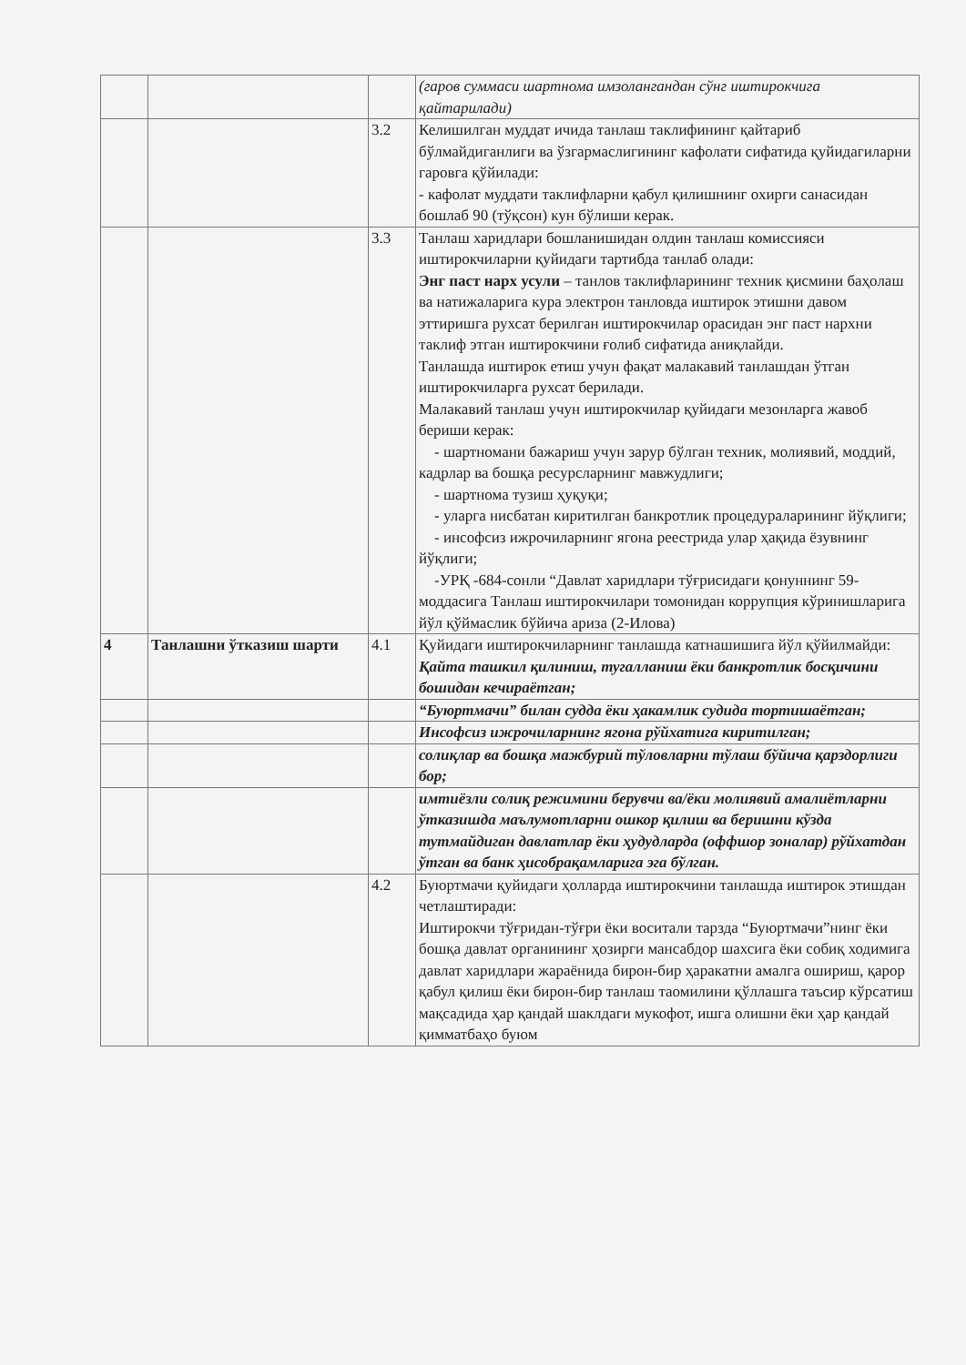| | | | (гаров суммаси шартнома имзолангандан сўнг иштирокчига қайтарилади) |
| | | 3.2 | Келишилган муддат ичида танлаш таклифининг қайтариб бўлмайдиганлиги ва ўзгармаслигининг кафолати сифатида қуйидагиларни гаровга қўйилади: - кафолат муддати таклифларни қабул қилишнинг охирги санасидан бошлаб 90 (тўқсон) кун бўлиши керак. |
| | | 3.3 | Танлаш харидлари бошланишидан олдин танлаш комиссияси иштирокчиларни қуйидаги тартибда танлаб олади: Энг паст нарх усули – танлов таклифларининг техник қисмини баҳолаш ва натижаларига кура электрон танловда иштирок этишни давом эттиришга рухсат берилган иштирокчилар орасидан энг паст нархни таклиф этган иштирокчини ғолиб сифатида аниқлайди. Танлашда иштирок етиш учун фақат малакавий танлашдан ўтган иштирокчиларга рухсат берилади. Малакавий танлаш учун иштирокчилар қуйидаги мезонларга жавоб бериши керак: - шартномани бажариш учун зарур бўлган техник, молиявий, моддий, кадрлар ва бошқа ресурсларнинг мавжудлиги; - шартнома тузиш ҳуқуқи; - уларга нисбатан киритилган банкротлик процедураларининг йўқлиги; - инсофсиз ижрочиларнинг ягона реестрида улар ҳақида ёзувнинг йўқлиги; -УРҚ -684-сонли “Давлат харидлари тўғрисидаги қонуннинг 59-моддасига Танлаш иштирокчилари томонидан коррупция кўринишларига йўл қўймаслик бўйича ариза (2-Илова) |
| 4 | Танлашни ўтказиш шарти | 4.1 | Қуйидаги иштирокчиларнинг танлашда катнашишига йўл қўйилмайди: Қайта ташкил қилиниш, тугалланиш ёки банкротлик босқичини бошидан кечираётган; |
| | | | “Буюртмачи” билан судда ёки ҳакамлик судида тортишаётган; |
| | | | Инсофсиз ижрочиларнинг ягона рўйхатига киритилган; |
| | | | солиқлар ва бошқа мажбурий тўловларни тўлаш бўйича қарздорлиги бор; |
| | | | имтиёзли солиқ режимини берувчи ва/ёки молиявий амалиётларни ўтказишда маълумотларни ошкор қилиш ва беришни кўзда тутмайдиган давлатлар ёки ҳудудларда (оффшор зоналар) рўйхатдан ўтган ва банк ҳисобрақамларига эга бўлган. |
| | | 4.2 | Буюртмачи қуйидаги ҳолларда иштирокчини танлашда иштирок этишдан четлаштиради: Иштирокчи тўғридан-тўғри ёки воситали тарзда “Буюртмачи”нинг ёки бошқа давлат органининг ҳозирги мансабдор шахсига ёки собиқ ходимига давлат харидлари жараёнида бирон-бир ҳаракатни амалга ошириш, қарор қабул қилиш ёки бирон-бир танлаш таомилини қўллашга таъсир кўрсатиш мақсадида ҳар қандай шаклдаги мукофот, ишга олишни ёки ҳар қандай қимматбаҳо буюм |